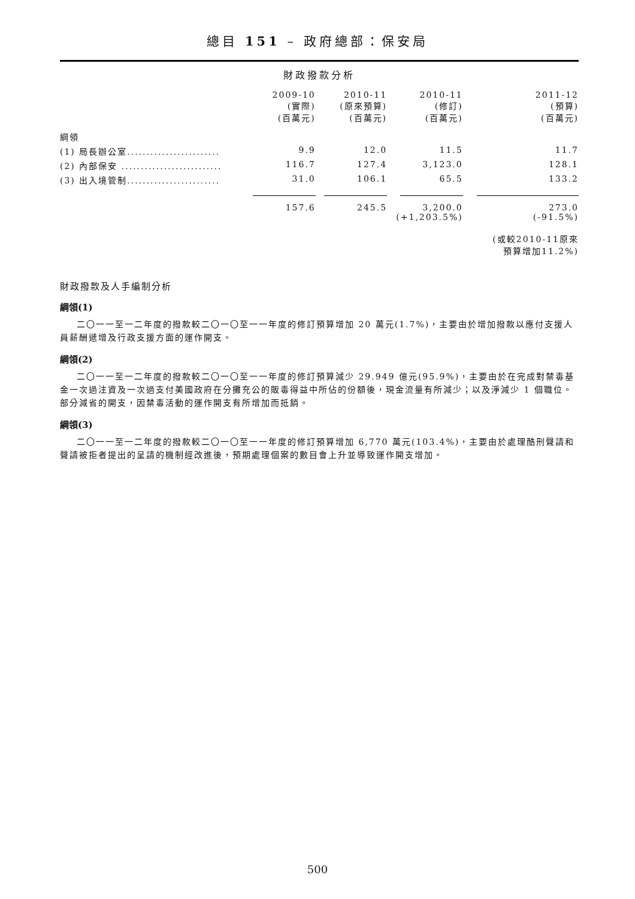總目 151 – 政府總部：保安局
財政撥款分析
| | 2009-10 (實際) (百萬元) | 2010-11 (原來預算) (百萬元) | 2010-11 (修訂) (百萬元) | 2011-12 (預算) (百萬元) |
| --- | --- | --- | --- | --- |
| 綱領 | | | | |
| (1) 局長辦公室........................ | 9.9 | 12.0 | 11.5 | 11.7 |
| (2) 內部保安 .......................... | 116.7 | 127.4 | 3,123.0 | 128.1 |
| (3) 出入境管制........................ | 31.0 | 106.1 | 65.5 | 133.2 |
| | 157.6 | 245.5 | 3,200.0 (+1,203.5%) | 273.0 (-91.5%) |
| | | | | (或較2010-11原來 預算增加11.2%) |
財政撥款及人手編制分析
綱領(1)
二〇一一至一二年度的撥款較二〇一〇至一一年度的修訂預算增加 20 萬元(1.7%)，主要由於增加撥款以應付支援人員薪酬遞增及行政支援方面的運作開支。
綱領(2)
二〇一一至一二年度的撥款較二〇一〇至一一年度的修訂預算減少 29.949 億元(95.9%)，主要由於在完成對禁毒基金一次過注資及一次過支付美國政府在分攤充公的販毒得益中所佔的份額後，現金流量有所減少；以及淨減少 1 個職位。部分減省的開支，因禁毒活動的運作開支有所增加而抵銷。
綱領(3)
二〇一一至一二年度的撥款較二〇一〇至一一年度的修訂預算增加 6,770 萬元(103.4%)，主要由於處理酷刑聲請和聲請被拒者提出的呈請的機制經改進後，預期處理個案的數目會上升並導致運作開支增加。
500